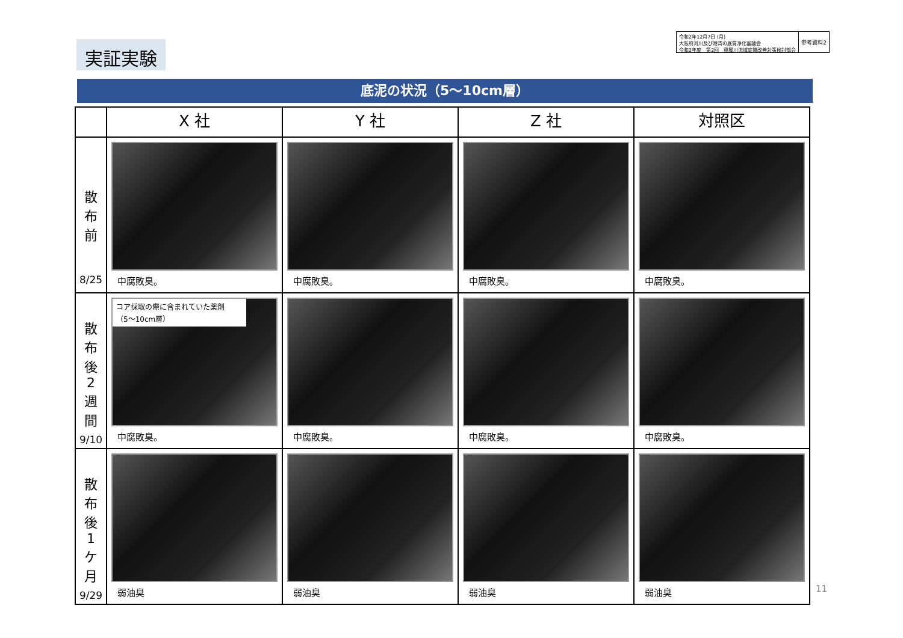実証実験
令和2年12月7日 (月)
大阪府河川及び港湾の底質浄化審議会
令和2年度　第2回　寝屋川流域底質改善対策検討部会
参考資料2
底泥の状況（5〜10cm層）
| | X 社 | Y 社 | Z 社 | 対照区 |
| --- | --- | --- | --- | --- |
| 散 布 前 8/25 | 中腐敗臭。 | 中腐敗臭。 | 中腐敗臭。 | 中腐敗臭。 |
| 散 布 後 2 週 間 9/10 | コア採取の際に含まれていた薬剤 （5〜10cm層） 中腐敗臭。 | 中腐敗臭。 | 中腐敗臭。 | 中腐敗臭。 |
| 散 布 後 1 ケ 月 9/29 | 弱油臭 | 弱油臭 | 弱油臭 | 弱油臭 |
11